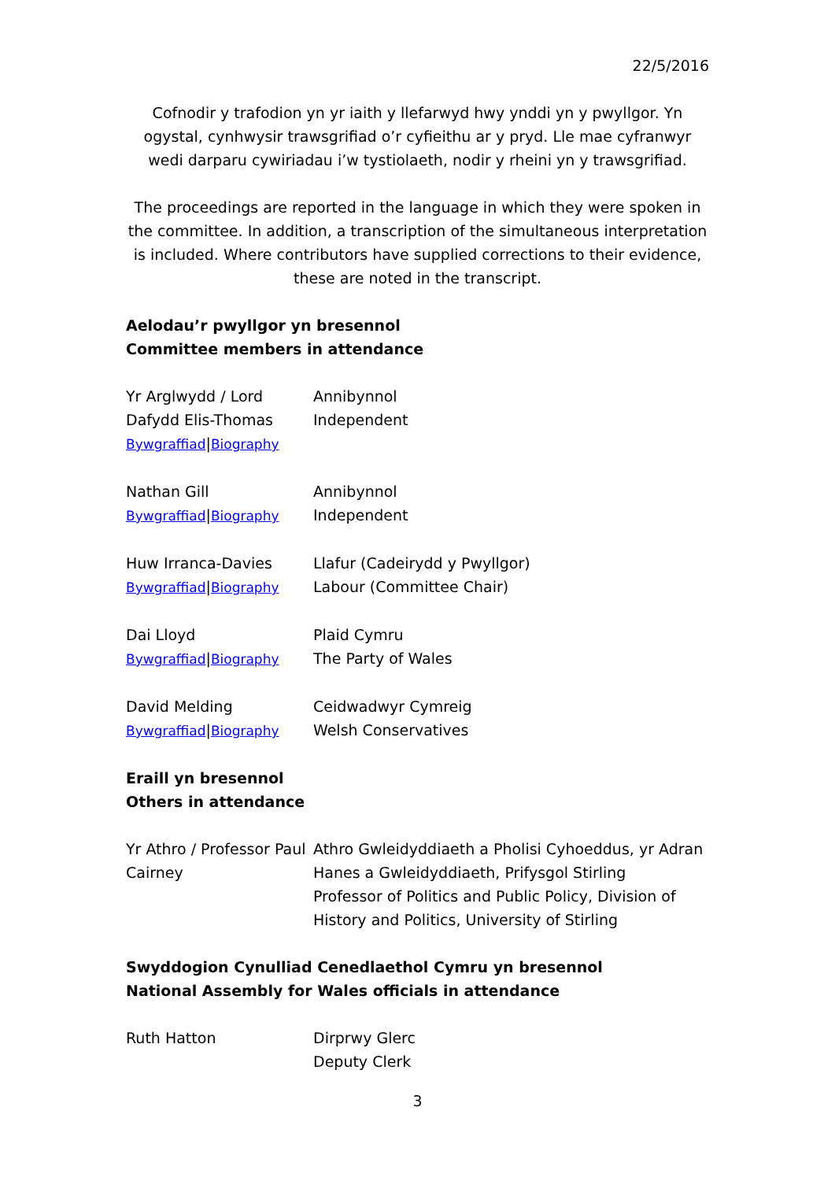22/5/2016
Cofnodir y trafodion yn yr iaith y llefarwyd hwy ynddi yn y pwyllgor. Yn ogystal, cynhwysir trawsgrifiad o’r cyfieithu ar y pryd. Lle mae cyfranwyr wedi darparu cywiriadau i’w tystiolaeth, nodir y rheini yn y trawsgrifiad.
The proceedings are reported in the language in which they were spoken in the committee. In addition, a transcription of the simultaneous interpretation is included. Where contributors have supplied corrections to their evidence, these are noted in the transcript.
Aelodau’r pwyllgor yn bresennol
Committee members in attendance
| Yr Arglwydd / Lord Dafydd Elis-Thomas Bywgraffiad / Biography | Annibynnol Independent |
| Nathan Gill Bywgraffiad / Biography | Annibynnol Independent |
| Huw Irranca-Davies Bywgraffiad / Biography | Llafur (Cadeirydd y Pwyllgor) Labour (Committee Chair) |
| Dai Lloyd Bywgraffiad / Biography | Plaid Cymru The Party of Wales |
| David Melding Bywgraffiad / Biography | Ceidwadwyr Cymreig Welsh Conservatives |
Eraill yn bresennol
Others in attendance
| Yr Athro / Professor Paul Cairney | Athro Gwleidyddiaeth a Pholisi Cyhoeddus, yr Adran Hanes a Gwleidyddiaeth, Prifysgol Stirling Professor of Politics and Public Policy, Division of History and Politics, University of Stirling |
Swyddogion Cynulliad Cenedlaethol Cymru yn bresennol
National Assembly for Wales officials in attendance
| Ruth Hatton | Dirprwy Glerc Deputy Clerk |
3